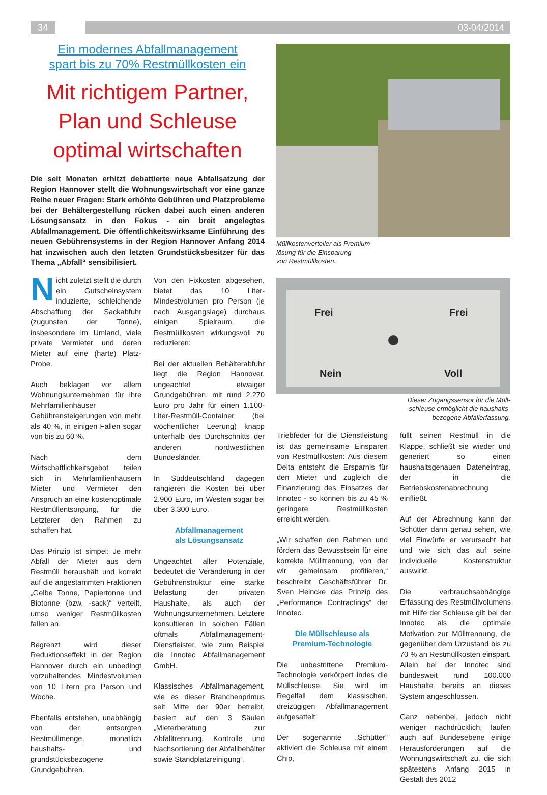34 03-04/2014
Ein modernes Abfallmanagement
spart bis zu 70% Restmüllkosten ein
Mit richtigem Partner,
Plan und Schleuse
optimal wirtschaften
Die seit Monaten erhitzt debattierte neue Abfallsatzung der Region Hannover stellt die Wohnungswirtschaft vor eine ganze Reihe neuer Fragen: Stark erhöhte Gebühren und Platzprobleme bei der Behältergestellung rücken dabei auch einen anderen Lösungsansatz in den Fokus - ein breit angelegtes Abfallmanagement. Die öffentlichkeitswirksame Einführung des neuen Gebührensystems in der Region Hannover Anfang 2014 hat inzwischen auch den letzten Grundstücksbesitzer für das Thema „Abfall“ sensibilisiert.
Müllkostenverteiler als Premium-
lösung für die Einsparung
von Restmüllkosten.
Frei
Frei
Nein
Voll
Dieser Zugangssensor für die Müll-
schleuse ermöglicht die haushalts-
bezogene Abfallerfassung.
Nicht zuletzt stellt die durch ein Gutscheinsystem induzierte, schleichende Abschaffung der Sackabfuhr (zugunsten der Tonne), insbesondere im Umland, viele private Vermieter und deren Mieter auf eine (harte) Platz-Probe.
Auch beklagen vor allem Wohnungsunternehmen für ihre Mehrfamilienhäuser Gebührensteigerungen von mehr als 40 %, in einigen Fällen sogar von bis zu 60 %.
Nach dem Wirtschaftlichkeitsgebot teilen sich in Mehrfamilienhäusern Mieter und Vermieter den Anspruch an eine kostenoptimale Restmüllentsorgung, für die Letzterer den Rahmen zu schaffen hat.
Das Prinzip ist simpel: Je mehr Abfall der Mieter aus dem Restmüll heraushält und korrekt auf die angestammten Fraktionen „Gelbe Tonne, Papiertonne und Biotonne (bzw. -sack)“ verteilt, umso weniger Restmüllkosten fallen an.
Begrenzt wird dieser Reduktionseffekt in der Region Hannover durch ein unbedingt vorzuhaltendes Mindestvolumen von 10 Litern pro Person und Woche.
Ebenfalls entstehen, unabhängig von der entsorgten Restmüllmenge, monatlich haushalts- und grundstücksbezogene Grundgebühren.
Von den Fixkosten abgesehen, bietet das 10 Liter-Mindestvolumen pro Person (je nach Ausgangslage) durchaus einigen Spielraum, die Restmüllkosten wirkungsvoll zu reduzieren:
Bei der aktuellen Behälterabfuhr liegt die Region Hannover, ungeachtet etwaiger Grundgebühren, mit rund 2.270 Euro pro Jahr für einen 1.100-Liter-Restmüll-Container (bei wöchentlicher Leerung) knapp unterhalb des Durchschnitts der anderen nordwestlichen Bundesländer.
In Süddeutschland dagegen rangieren die Kosten bei über 2.900 Euro, im Westen sogar bei über 3.300 Euro.
Abfallmanagement
als Lösungsansatz
Ungeachtet aller Potenziale, bedeutet die Veränderung in der Gebührenstruktur eine starke Belastung der privaten Haushalte, als auch der Wohnungsunternehmen. Letztere konsultieren in solchen Fällen oftmals Abfallmanagement-Dienstleister, wie zum Beispiel die Innotec Abfallmanagement GmbH.
Klassisches Abfallmanagement, wie es dieser Branchenprimus seit Mitte der 90er betreibt, basiert auf den 3 Säulen „Mieterberatung zur Abfalltrennung, Kontrolle und Nachsortierung der Abfallbehälter sowie Standplatzreinigung“.
Triebfeder für die Dienstleistung ist das gemeinsame Einsparen von Restmüllkosten: Aus diesem Delta entsteht die Ersparnis für den Mieter und zugleich die Finanzierung des Einsatzes der Innotec - so können bis zu 45 % geringere Restmüllkosten erreicht werden.
„Wir schaffen den Rahmen und fördern das Bewusstsein für eine korrekte Mülltrennung, von der wir gemeinsam profitieren,“ beschreibt Geschäftsführer Dr. Sven Heincke das Prinzip des „Performance Contractings“ der Innotec.
Die Müllschleuse als
Premium-Technologie
Die unbestrittene Premium-Technologie verkörpert indes die Müllschleuse. Sie wird im Regelfall dem klassischen, dreizügigen Abfallmanagement aufgesattelt:
Der sogenannte „Schütter“ aktiviert die Schleuse mit einem Chip,
füllt seinen Restmüll in die Klappe, schließt sie wieder und generiert so einen haushaltsgenauen Dateneintrag, der in die Betriebskostenabrechnung einfließt.
Auf der Abrechnung kann der Schütter dann genau sehen, wie viel Einwürfe er verursacht hat und wie sich das auf seine individuelle Kostenstruktur auswirkt.
Die verbrauchsabhängige Erfassung des Restmüllvolumens mit Hilfe der Schleuse gilt bei der Innotec als die optimale Motivation zur Mülltrennung, die gegenüber dem Urzustand bis zu 70 % an Restmüllkosten einspart. Allein bei der Innotec sind bundesweit rund 100.000 Haushalte bereits an dieses System angeschlossen.
Ganz nebenbei, jedoch nicht weniger nachdrücklich, laufen auch auf Bundesebene einige Herausforderungen auf die Wohnungswirtschaft zu, die sich spätestens Anfang 2015 in Gestalt des 2012